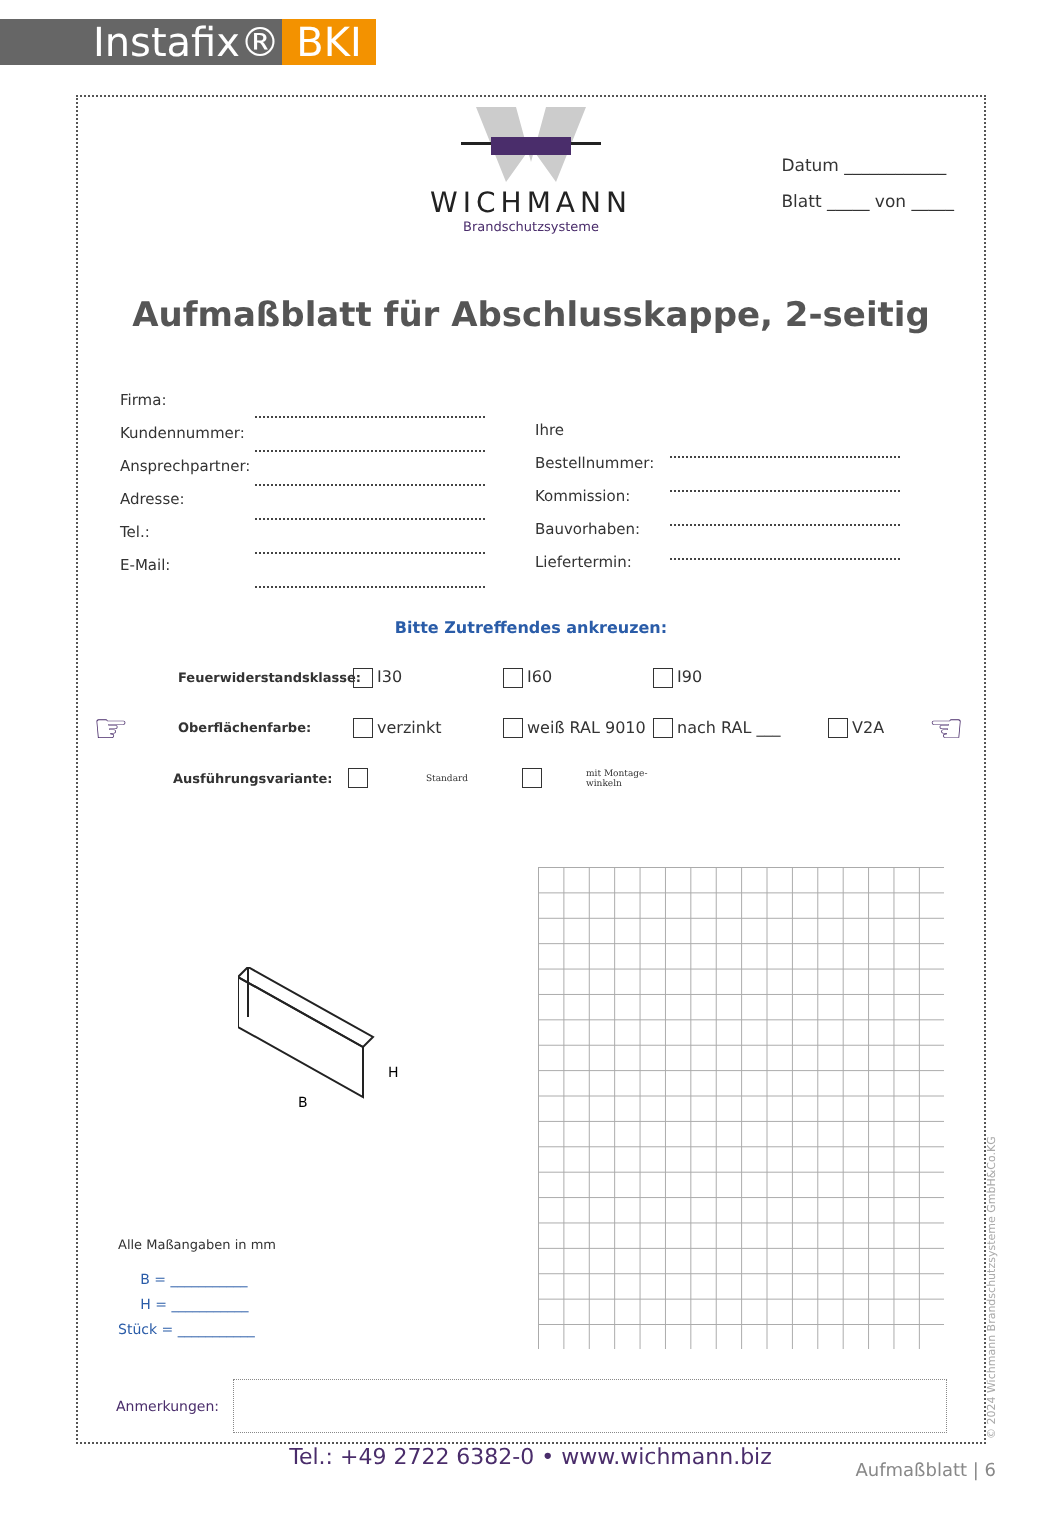Instafix® BKI
WICHMANN
Brandschutzsysteme
Datum ____________
Blatt _____ von _____
Aufmaßblatt für Abschlusskappe, 2-seitig
Firma:
Kundennummer:
Ansprechpartner:
Adresse:
Tel.:
E-Mail:
Ihre Bestellnummer:
Kommission:
Bauvorhaben:
Liefertermin:
Bitte Zutreffendes ankreuzen:
Feuerwiderstandsklasse: I30 I60 I90
☞ Oberflächenfarbe: verzinkt weiß RAL 9010 nach RAL ___ V2A ☜
Ausführungsvariante: Standard mit Montage-
winkeln
B
H
Alle Maßangaben in mm
B = ___________
H = ___________
Stück = ___________
Anmerkungen:
© 2024 Wichmann Brandschutzsysteme GmbH&Co.KG
Tel.: +49 2722 6382-0 • www.wichmann.biz Aufmaßblatt | 6